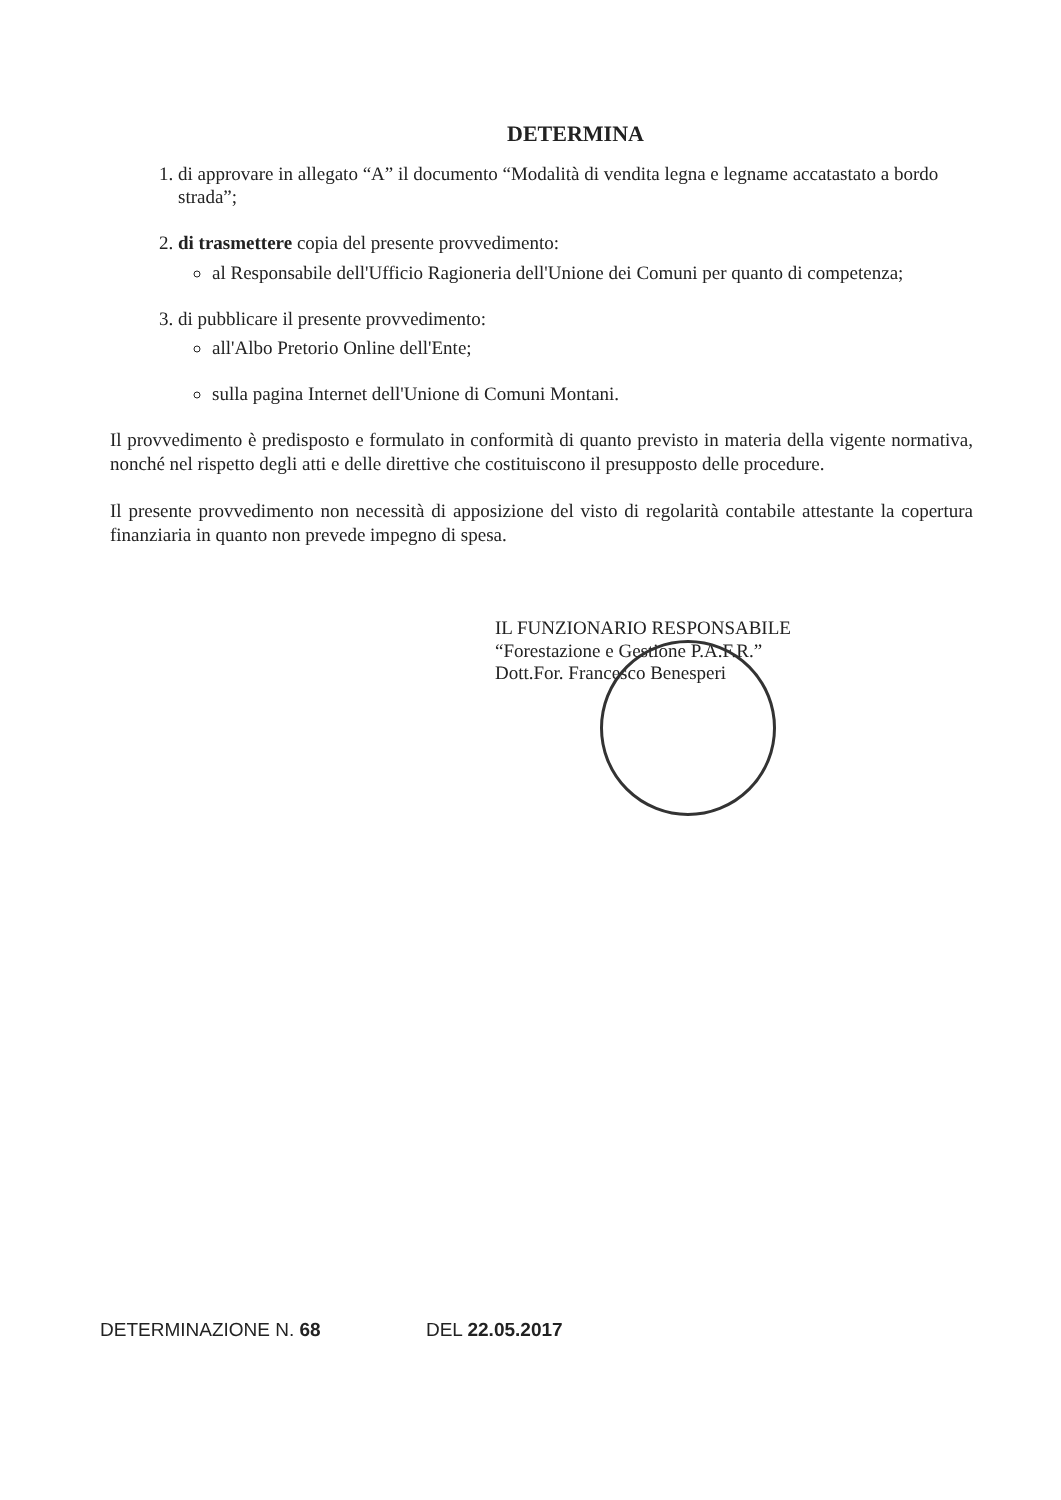DETERMINA
1. di approvare in allegato “A” il documento “Modalità di vendita legna e legname accatastato a bordo strada”;
2. di trasmettere copia del presente provvedimento:
al Responsabile dell'Ufficio Ragioneria dell'Unione dei Comuni per quanto di competenza;
3. di pubblicare il presente provvedimento:
all'Albo Pretorio Online dell'Ente;
sulla pagina Internet dell'Unione di Comuni Montani.
Il provvedimento è predisposto e formulato in conformità di quanto previsto in materia della vigente normativa, nonché nel rispetto degli atti e delle direttive che costituiscono il presupposto delle procedure.
Il presente provvedimento non necessità di apposizione del visto di regolarità contabile attestante la copertura finanziaria in quanto non prevede impegno di spesa.
IL FUNZIONARIO RESPONSABILE
“Forestazione e Gestione P.A.F.R.”
Dott.For. Francesco Benesperi
DETERMINAZIONE N. 68 DEL 22.05.2017